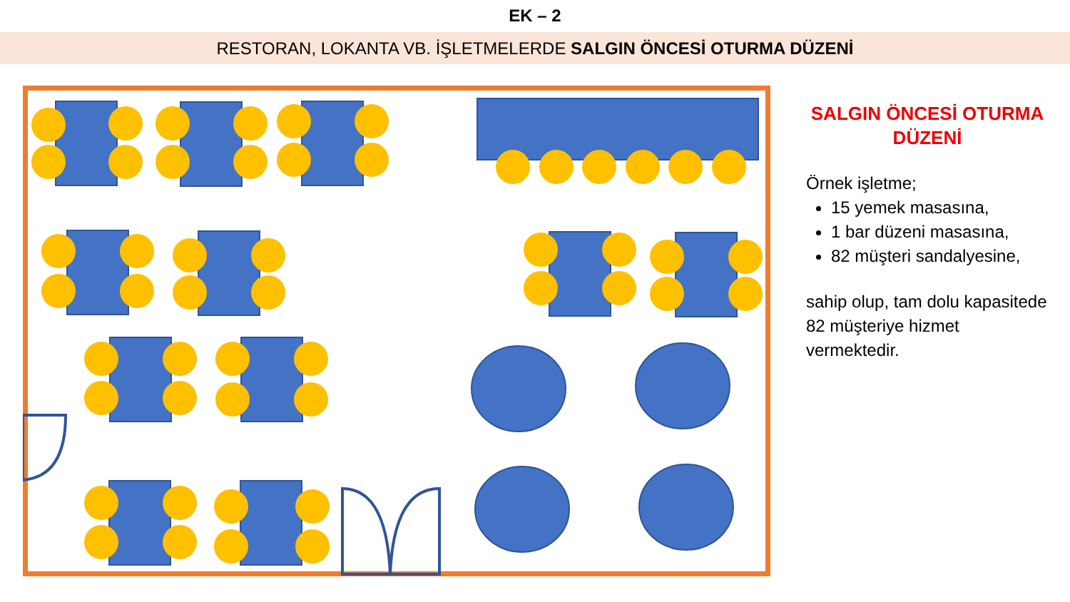EK – 2
RESTORAN, LOKANTA VB. İŞLETMELERDE SALGIN ÖNCESİ OTURMA DÜZENİ
SALGIN ÖNCESİ OTURMA DÜZENİ
Örnek işletme;
15 yemek masasına,
1 bar düzeni masasına,
82 müşteri sandalyesine,
sahip olup, tam dolu kapasitede 82 müşteriye hizmet vermektedir.